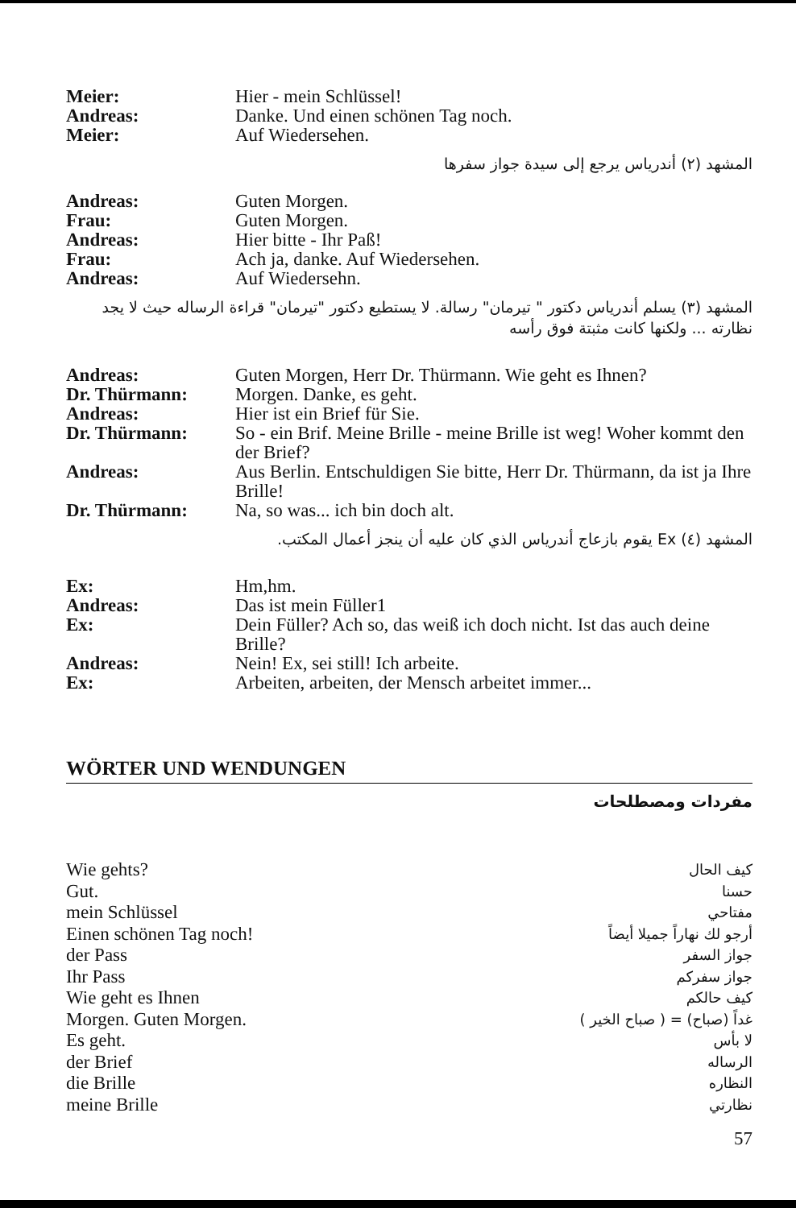Meier: Hier - mein Schlüssel! Andreas: Danke. Und einen schönen Tag noch. Meier: Auf Wiedersehen.
المشهد (٢) أندرياس يرجع إلى سيدة جواز سفرها
Andreas: Guten Morgen. Frau: Guten Morgen. Andreas: Hier bitte - Ihr Paß! Frau: Ach ja, danke. Auf Wiedersehen. Andreas: Auf Wiedersehn.
المشهد (٣) يسلم أندرياس دكتور " تيرمان" رسالة. لا يستطيع دكتور "تيرمان" قراءة الرساله حيث لا يجد نظارته ... ولكنها كانت مثبتة فوق رأسه
Andreas: Guten Morgen, Herr Dr. Thürmann. Wie geht es Ihnen? Dr. Thürmann: Morgen. Danke, es geht. Andreas: Hier ist ein Brief für Sie. Dr. Thürmann: So - ein Brif. Meine Brille - meine Brille ist weg! Woher kommt den der Brief? Andreas: Aus Berlin. Entschuldigen Sie bitte, Herr Dr. Thürmann, da ist ja Ihre Brille! Dr. Thürmann: Na, so was... ich bin doch alt.
المشهد (٤) Ex يقوم بازعاج أندرياس الذي كان عليه أن ينجز أعمال المكتب.
Ex: Hm,hm. Andreas: Das ist mein Füller1 Ex: Dein Füller? Ach so, das weiß ich doch nicht. Ist das auch deine Brille? Andreas: Nein! Ex, sei still! Ich arbeite. Ex: Arbeiten, arbeiten, der Mensch arbeitet immer...
WÖRTER UND WENDUNGEN
مفردات ومصطلحات
Wie gehts? كيف الحال Gut. حسنا mein Schlüssel مفتاحي Einen schönen Tag noch! أرجو لك نهاراً جميلا أيضاً der Pass جواز السفر Ihr Pass جواز سفركم Wie geht es Ihnen كيف حالكم Morgen. Guten Morgen. غداً (صباح) = ( صباح الخير ) Es geht. لا بأس der Brief الرساله die Brille النظاره meine Brille نظارتي
57